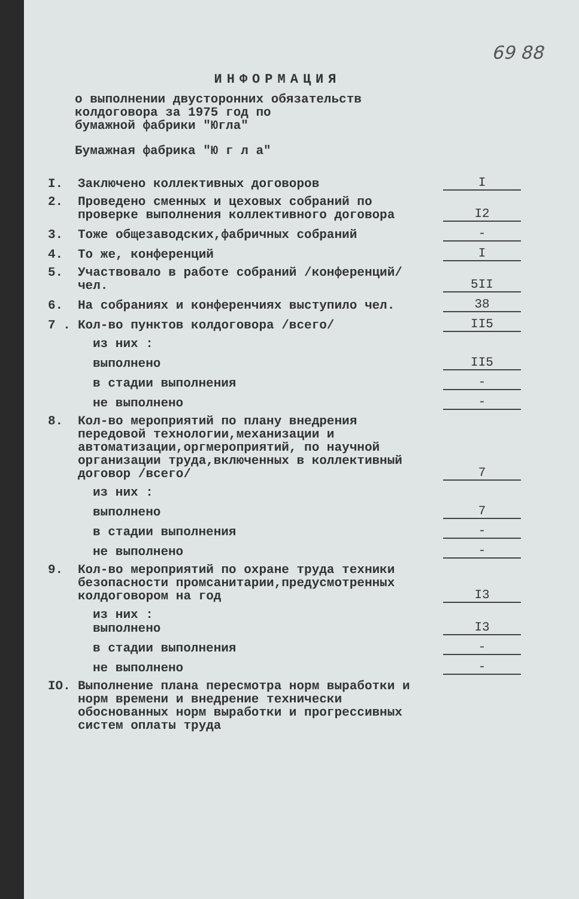69 88
ИНФОРМАЦИЯ
о выполнении двусторонних обязательств
колдоговора за 1975 год по
бумажной фабрики "Югла"
Бумажная фабрика "Ю г л а"
I. Заключено коллективных договоров
I
2. Проведено сменных и цеховых собраний по проверке выполнения коллективного договора
I2
3. Тоже общезаводских,фабричных собраний
-
4. То же, конференций
I
5. Участвовало в работе собраний /конференций/ чел.
5II
6. На собраниях и конференчиях выступило чел.
38
7 . Кол-во пунктов колдоговора /всего/
II5
из них :
выполнено
II5
в стадии выполнения
-
не выполнено
-
8. Кол-во мероприятий по плану внедрения передовой технологии,механизации и автоматизации,оргмероприятий, по научной организации труда,включенных в коллективный договор /всего/
7
из них :
выполнено
7
в стадии выполнения
-
не выполнено
-
9. Кол-во мероприятий по охране труда техники безопасности промсанитарии,предусмотренных колдоговором на год
I3
из них :
выполнено
I3
в стадии выполнения
-
не выполнено
-
IO. Выполнение плана пересмотра норм выработки и норм времени и внедрение технически обоснованных норм выработки и прогрессивных систем оплаты труда